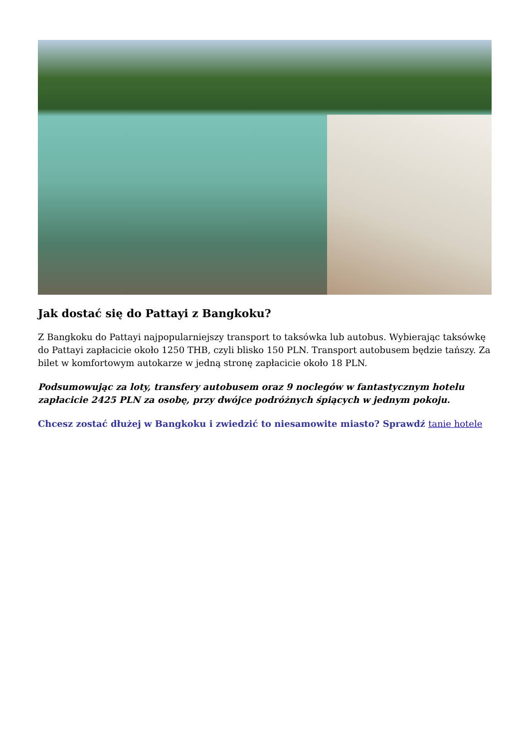Jak dostać się do Pattayi z Bangkoku?
Z Bangkoku do Pattayi najpopularniejszy transport to taksówka lub autobus. Wybierając taksówkę do Pattayi zapłacicie około 1250 THB, czyli blisko 150 PLN. Transport autobusem będzie tańszy. Za bilet w komfortowym autokarze w jedną stronę zapłacicie około 18 PLN.
Podsumowując za loty, transfery autobusem oraz 9 noclegów w fantastycznym hotelu zapłacicie 2425 PLN za osobę, przy dwójce podróżnych śpiących w jednym pokoju.
Chcesz zostać dłużej w Bangkoku i zwiedzić to niesamowite miasto? Sprawdź tanie hotele